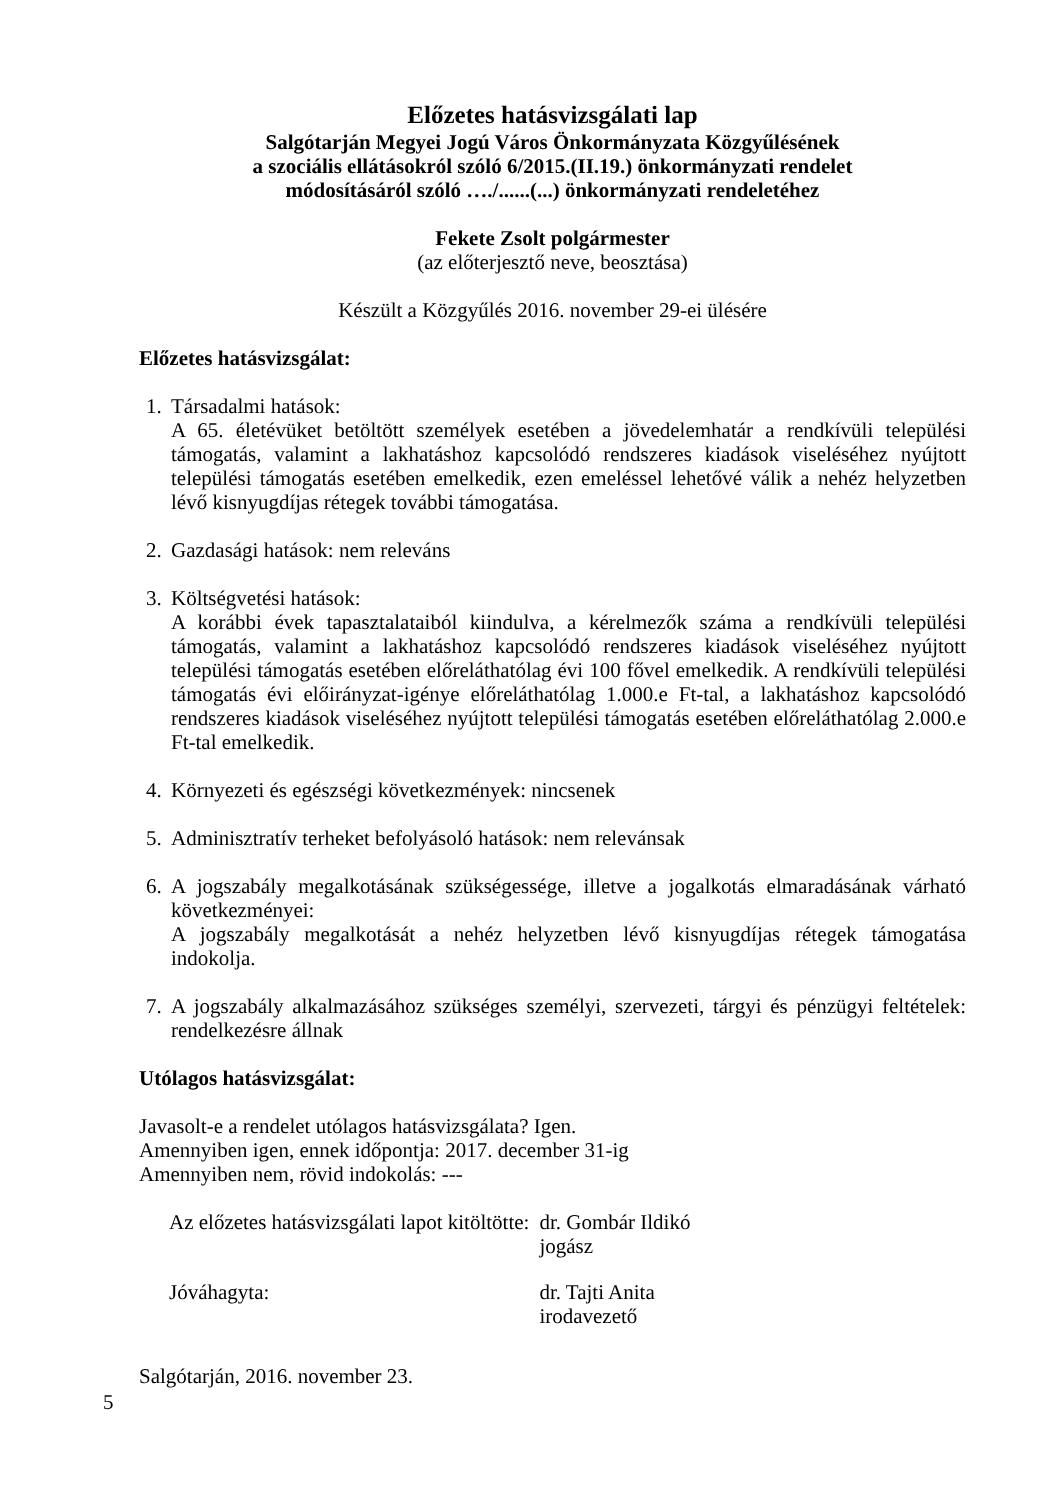Előzetes hatásvizsgálati lap
Salgótarján Megyei Jogú Város Önkormányzata Közgyűlésének
a szociális ellátásokról szóló 6/2015.(II.19.) önkormányzati rendelet
módosításáról szóló …./......(...) önkormányzati rendeletéhez
Fekete Zsolt polgármester
(az előterjesztő neve, beosztása)
Készült a Közgyűlés 2016. november 29-ei ülésére
Előzetes hatásvizsgálat:
1. Társadalmi hatások:
A 65. életévüket betöltött személyek esetében a jövedelemhatár a rendkívüli települési támogatás, valamint a lakhatáshoz kapcsolódó rendszeres kiadások viseléséhez nyújtott települési támogatás esetében emelkedik, ezen emeléssel lehetővé válik a nehéz helyzetben lévő kisnyugdíjas rétegek további támogatása.
2. Gazdasági hatások: nem releváns
3. Költségvetési hatások:
A korábbi évek tapasztalataiból kiindulva, a kérelmezők száma a rendkívüli települési támogatás, valamint a lakhatáshoz kapcsolódó rendszeres kiadások viseléséhez nyújtott települési támogatás esetében előreláthatólag évi 100 fővel emelkedik. A rendkívüli települési támogatás évi előirányzat-igénye előreláthatólag 1.000.e Ft-tal, a lakhatáshoz kapcsolódó rendszeres kiadások viseléséhez nyújtott települési támogatás esetében előreláthatólag 2.000.e Ft-tal emelkedik.
4. Környezeti és egészségi következmények: nincsenek
5. Adminisztratív terheket befolyásoló hatások: nem relevánsak
6. A jogszabály megalkotásának szükségessége, illetve a jogalkotás elmaradásának várható következményei:
A jogszabály megalkotását a nehéz helyzetben lévő kisnyugdíjas rétegek támogatása indokolja.
7. A jogszabály alkalmazásához szükséges személyi, szervezeti, tárgyi és pénzügyi feltételek: rendelkezésre állnak
Utólagos hatásvizsgálat:
Javasolt-e a rendelet utólagos hatásvizsgálata? Igen.
Amennyiben igen, ennek időpontja: 2017. december 31-ig
Amennyiben nem, rövid indokolás: ---
| Az előzetes hatásvizsgálati lapot kitöltötte: | dr. Gombár Ildikó jogász |
| Jóváhagyta: | dr. Tajti Anita irodavezető |
Salgótarján, 2016. november 23.
5